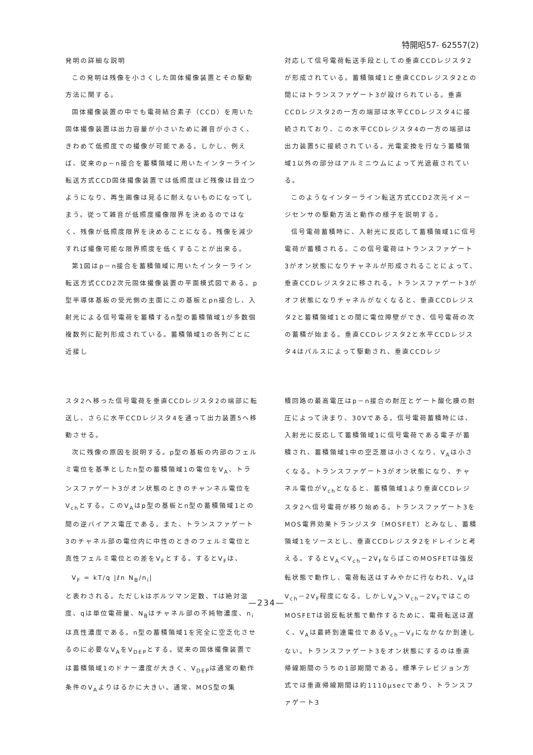特開昭57- 62557(2)
発明の詳細な説明
この発明は残像を小さくした固体撮像装置とその駆動方法に関する。
固体撮像装置の中でも電荷結合素子（CCD）を用いた固体撮像装置は出力容量が小さいために雑音が小さく、きわめて低照度での撮像が可能である。しかし、例えば、従来のp－n接合を蓄積領域に用いたインターライン転送方式CCD固体撮像装置では低照度ほど残像は目立つようになり、再生画像は見るに耐えないものになってしまう。従って雑音が低照度撮像限界を決めるのではなく、残像が低照度限界を決めることになる。残像を減少すれば撮像可能な限界照度を低くすることが出来る。
第1図はp－n接合を蓄積領域に用いたインターライン転送方式CCD2次元固体撮像装置の平面模式図である。p型半導体基板の受光側の主面にこの基板とpn接合し、入射光による信号電荷を蓄積するn型の蓄積領域1が多数個複数列に配列形成されている。蓄積領域1の各列ごとに近接し
対応して信号電荷転送手段としての垂直CCDレジスタ2が形成されている。蓄積領域1と垂直CCDレジスタ2との間にはトランスファゲート3が設けられている。垂直CCDレジスタ2の一方の端部は水平CCDレジスタ4に接続されており、この水平CCDレジスタ4の一方の端部は出力装置5に接続されている。光電変換を行なう蓄積領域1以外の部分はアルミニウムによって光遮蔽されている。
このようなインターライン転送方式CCD2次元イメージセンサの駆動方法と動作の様子を説明する。
信号電荷蓄積時に、入射光に反応して蓄積領域1に信号電荷が蓄積される。この信号電荷はトランスファゲート3がオン状態になりチャネルが形成されることによって、垂直CCDレジスタ2に移される。トランスファゲート3がオフ状態になりチャネルがなくなると、垂直CCDレジスタ2と蓄積領域1との間に電位障壁ができ、信号電荷の次の蓄積が始まる。垂直CCDレジスタ2と水平CCDレジスタ4はパルスによって駆動され、垂直CCDレジ
スタ2へ移った信号電荷を垂直CCDレジスタ2の端部に転送し、さらに水平CCDレジスタ4を通って出力装置5へ移動させる。
次に残像の原因を説明する。p型の基板の内部のフェルミ電位を基準としたn型の蓄積領域1の電位をV<sub>A</sub>、トランスファゲート3がオン状態のときのチャンネル電位をV<sub>ch</sub>とする。このV<sub>A</sub>はp型の基板とn型の蓄積領域1との間の逆バイアス電圧である。また、トランスファゲート3のチャネル部の電位内に中性のときのフェルミ電位と真性フェルミ電位との差をV<sub>F</sub>とする。するとV<sub>F</sub>は、
V<sub>F</sub> = kT/q |ℓn N<sub>B</sub>/n<sub>i</sub>|
と表わされる。ただしkはボルツマン定数、Tは絶対温度、qは単位電荷量、N<sub>B</sub>はチャネル部の不純物濃度、n<sub>i</sub>は真性濃度である。n型の蓄積領域1を完全に空乏化させるのに必要なV<sub>A</sub>をV<sub>DEP</sub>とする。従来の固体撮像装置では蓄積領域1のドナー濃度が大きく、V<sub>DEP</sub>は通常の動作条件のV<sub>A</sub>よりはるかに大きい。通常、MOS型の集
積回路の最高電圧はp－n接合の耐圧とゲート酸化膜の耐圧によって決まり、30Vである。信号電荷蓄積時には、入射光に反応して蓄積領域1に信号電荷である電子が蓄積され、蓄積領域1中の空乏層は小さくなり、V<sub>A</sub>は小さくなる。トランスファゲート3がオン状態になり、チャネル電位がV<sub>ch</sub>となると、蓄積領域1より垂直CCDレジスタ2へ信号電荷が移り始める。トランスファゲート3をMOS電界効果トランジスタ（MOSFET）とみなし、蓄積領域1をソースとし、垂直CCDレジスタ2をドレインと考える。するとV<sub>A</sub>＜V<sub>ch</sub>－2V<sub>F</sub>ならばこのMOSFETは強反転状態で動作し、電荷転送はすみやかに行なわれ、V<sub>A</sub>はV<sub>ch</sub>－2V<sub>F</sub>程度になる。しかしV<sub>A</sub>＞V<sub>ch</sub>－2V<sub>F</sub>ではこのMOSFETは弱反転状態で動作するために、電荷転送は遅く、V<sub>A</sub>は最終到達電位であるV<sub>ch</sub>－V<sub>F</sub>になかなか到達しない。トランスファゲート3をオン状態にするのは垂直帰線期間のうちの1部期間である。標準テレビジョン方式では垂直帰線期間は約1110μsecであり、トランスファゲート3
—234—